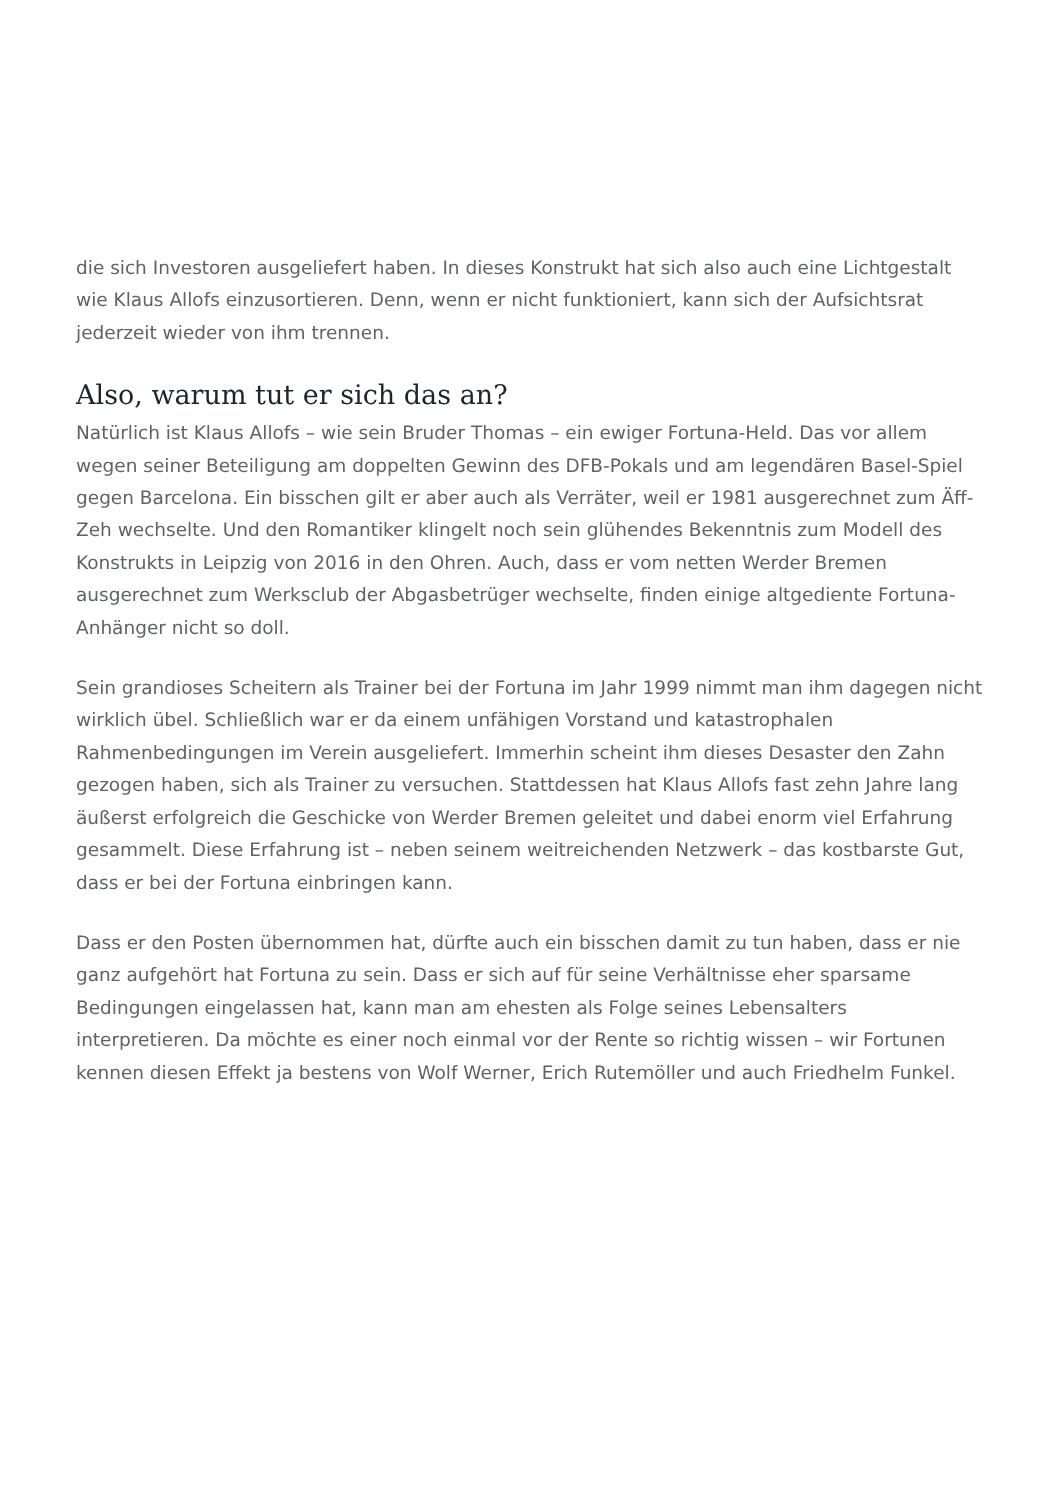die sich Investoren ausgeliefert haben. In dieses Konstrukt hat sich also auch eine Lichtgestalt wie Klaus Allofs einzusortieren. Denn, wenn er nicht funktioniert, kann sich der Aufsichtsrat jederzeit wieder von ihm trennen.
Also, warum tut er sich das an?
Natürlich ist Klaus Allofs – wie sein Bruder Thomas – ein ewiger Fortuna-Held. Das vor allem wegen seiner Beteiligung am doppelten Gewinn des DFB-Pokals und am legendären Basel-Spiel gegen Barcelona. Ein bisschen gilt er aber auch als Verräter, weil er 1981 ausgerechnet zum Äff-Zeh wechselte. Und den Romantiker klingelt noch sein glühendes Bekenntnis zum Modell des Konstrukts in Leipzig von 2016 in den Ohren. Auch, dass er vom netten Werder Bremen ausgerechnet zum Werksclub der Abgasbetrüger wechselte, finden einige altgediente Fortuna-Anhänger nicht so doll.
Sein grandioses Scheitern als Trainer bei der Fortuna im Jahr 1999 nimmt man ihm dagegen nicht wirklich übel. Schließlich war er da einem unfähigen Vorstand und katastrophalen Rahmenbedingungen im Verein ausgeliefert. Immerhin scheint ihm dieses Desaster den Zahn gezogen haben, sich als Trainer zu versuchen. Stattdessen hat Klaus Allofs fast zehn Jahre lang äußerst erfolgreich die Geschicke von Werder Bremen geleitet und dabei enorm viel Erfahrung gesammelt. Diese Erfahrung ist – neben seinem weitreichenden Netzwerk – das kostbarste Gut, dass er bei der Fortuna einbringen kann.
Dass er den Posten übernommen hat, dürfte auch ein bisschen damit zu tun haben, dass er nie ganz aufgehört hat Fortuna zu sein. Dass er sich auf für seine Verhältnisse eher sparsame Bedingungen eingelassen hat, kann man am ehesten als Folge seines Lebensalters interpretieren. Da möchte es einer noch einmal vor der Rente so richtig wissen – wir Fortunen kennen diesen Effekt ja bestens von Wolf Werner, Erich Rutemöller und auch Friedhelm Funkel.